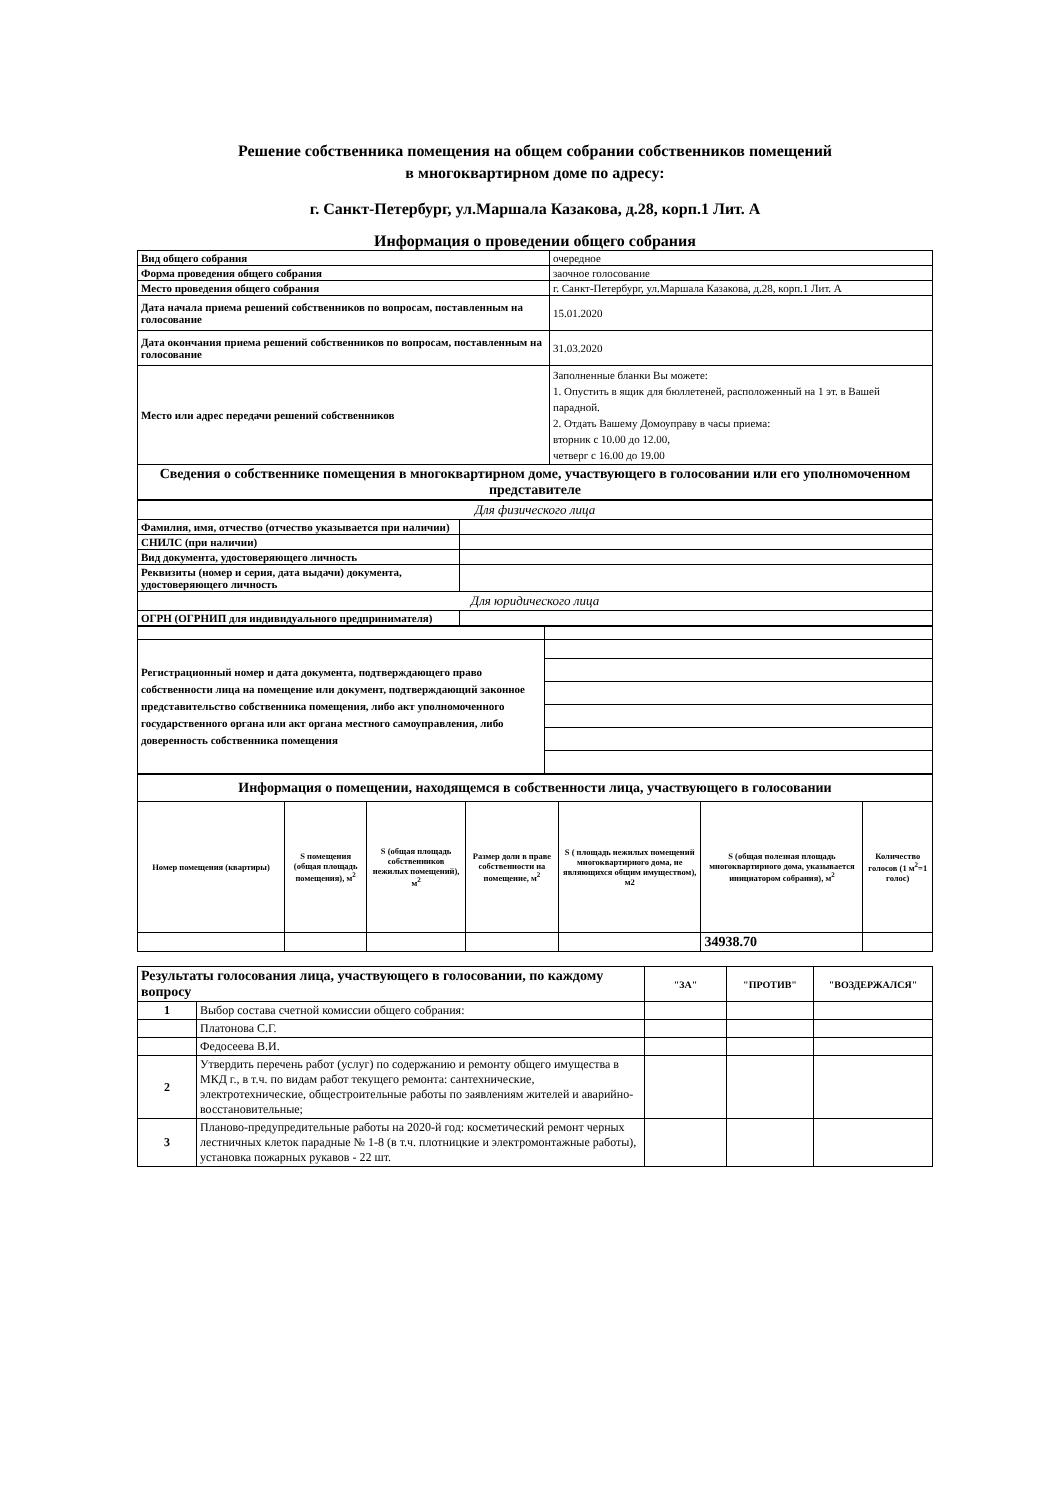Решение собственника помещения на общем собрании собственников помещений
в многоквартирном доме по адресу:
г. Санкт-Петербург, ул.Маршала Казакова, д.28, корп.1 Лит. А
Информация о проведении общего собрания
| Вид общего собрания | очередное |
| Форма проведения общего собрания | заочное голосование |
| Место проведения общего собрания | г. Санкт-Петербург, ул.Маршала Казакова, д.28, корп.1 Лит. А |
| Дата начала приема решений собственников по вопросам, поставленным на голосование | 15.01.2020 |
| Дата окончания приема решений собственников по вопросам, поставленным на голосование | 31.03.2020 |
| Место или адрес передачи решений собственников | Заполненные бланки Вы можете: 1. Опустить в ящик для бюллетеней, расположенный на 1 эт. в Вашей парадной. 2. Отдать Вашему Домоуправу в часы приема: вторник с 10.00 до 12.00, четверг с 16.00 до 19.00 |
| Сведения о собственнике помещения в многоквартирном доме, участвующего в голосовании или его уполномоченном представителе | |
| Для физического лица | |
| Фамилия, имя, отчество (отчество указывается при наличии) | |
| СНИЛС (при наличии) | |
| Вид документа, удостоверяющего личность | |
| Реквизиты (номер и серия, дата выдачи) документа, удостоверяющего личность | |
| Для юридического лица | |
| ОГРН (ОГРНИП для индивидуального предпринимателя) | |
| Регистрационный номер и дата документа, подтверждающего право собственности лица на помещение или документ, подтверждающий законное представительство собственника помещения, либо акт уполномоченного государственного органа или акт органа местного самоуправления, либо доверенность собственника помещения | |
| Информация о помещении, находящемся в собственности лица, участвующего в голосовании | | | | | | |
| Номер помещения (квартиры) | S помещения (общая площадь помещения), м<sup>2</sup> | S (общая площадь собственников нежилых помещений), м<sup>2</sup> | Размер доли в праве собственности на помещение, м<sup>2</sup> | S ( площадь нежилых помещений многоквартирного дома, не являющихся общим имуществом), м2 | S (общая полезная площадь многоквартирного дома, указывается инициатором собрания), м<sup>2</sup> | Количество голосов (1 м<sup>2</sup>=1 голос) |
| | | | | | 34938.70 | |
| Результаты голосования лица, участвующего в голосовании, по каждому вопросу | | "ЗА" | "ПРОТИВ" | "ВОЗДЕРЖАЛСЯ" |
| 1 | Выбор состава счетной комиссии общего собрания: | | | |
| | Платонова С.Г. | | | |
| | Федосеева В.И. | | | |
| 2 | Утвердить перечень работ (услуг) по содержанию и ремонту общего имущества в МКД г., в т.ч. по видам работ текущего ремонта: сантехнические, электротехнические, общестроительные работы по заявлениям жителей и аварийно-восстановительные; | | | |
| 3 | Планово-предупредительные работы на 2020-й год: косметический ремонт черных лестничных клеток парадные № 1-8 (в т.ч. плотницкие и электромонтажные работы), установка пожарных рукавов - 22 шт. | | | |